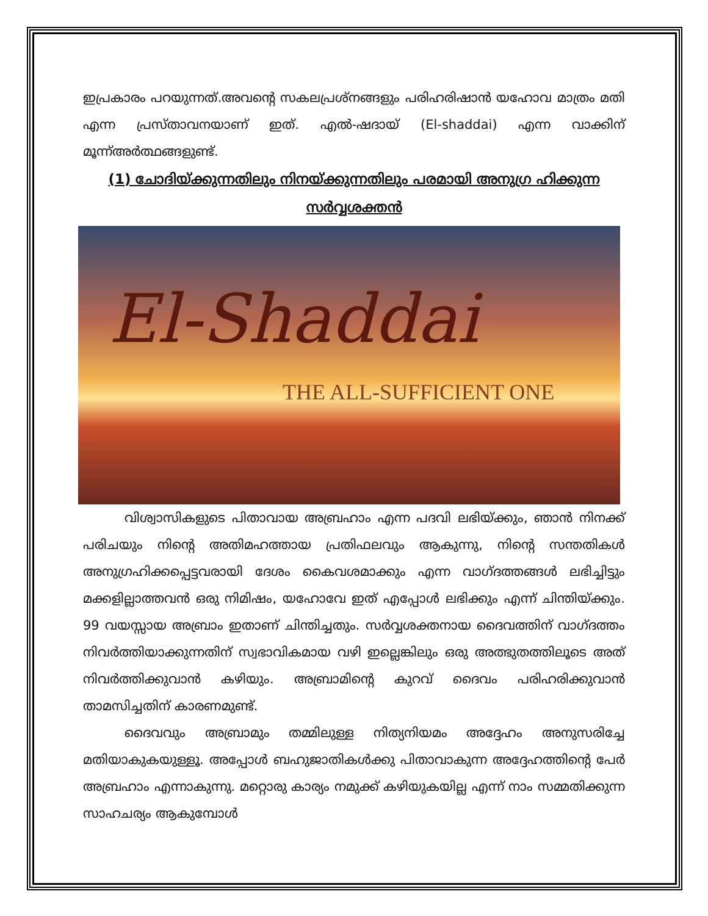ഇപ്രകാരം പറയുന്നത്.അവന്റെ സകലപ്രശ്നങ്ങളും പരിഹരിഷാൻ യഹോവ മാത്രം മതി എന്ന പ്രസ്താവനയാണ് ഇത്. എൽ-ഷദായ് (El-shaddai) എന്ന വാക്കിന് മൂന്ന്അർത്ഥങ്ങളുണ്ട്.
(1) ചോദിയ്ക്കുന്നതിലും നിനയ്ക്കുന്നതിലും പരമായി അനുഗ്ര ഹിക്കുന്ന സർവ്വശക്തൻ
El-Shaddai
THE ALL-SUFFICIENT ONE
വിശ്വാസികളുടെ പിതാവായ അബ്രഹാം എന്ന പദവി ലഭിയ്ക്കും, ഞാൻ നിനക്ക് പരിചയും നിന്റെ അതിമഹത്തായ പ്രതിഫലവും ആകുന്നു, നിന്റെ സന്തതികൾ അനുഗ്രഹിക്കപ്പെട്ടവരായി ദേശം കൈവശമാക്കും എന്ന വാഗ്ദത്തങ്ങൾ ലഭിച്ചിട്ടും മക്കളില്ലാത്തവൻ ഒരു നിമിഷം, യഹോവേ ഇത് എപ്പോൾ ലഭിക്കും എന്ന് ചിന്തിയ്ക്കും. 99 വയസ്സായ അബ്രാം ഇതാണ് ചിന്തിച്ചതും. സർവ്വശക്തനായ ദൈവത്തിന് വാഗ്ദത്തം നിവർത്തിയാക്കുന്നതിന് സ്വഭാവികമായ വഴി ഇല്ലെങ്കിലും ഒരു അത്ഭുതത്തിലൂടെ അത് നിവർത്തിക്കുവാൻ കഴിയും. അബ്രാമിന്റെ കുറവ് ദൈവം പരിഹരിക്കുവാൻ താമസിച്ചതിന് കാരണമുണ്ട്.
ദൈവവും അബ്രാമും തമ്മിലുള്ള നിത്യനിയമം അദ്ദേഹം അനുസരിച്ചേ മതിയാകുകയുള്ളൂ. അപ്പോൾ ബഹുജാതികൾക്കു പിതാവാകുന്ന അദ്ദേഹത്തിന്റെ പേർ അബ്രഹാം എന്നാകുന്നു. മറ്റൊരു കാര്യം നമുക്ക് കഴിയുകയില്ല എന്ന് നാം സമ്മതിക്കുന്ന സാഹചര്യം ആകുമ്പോൾ